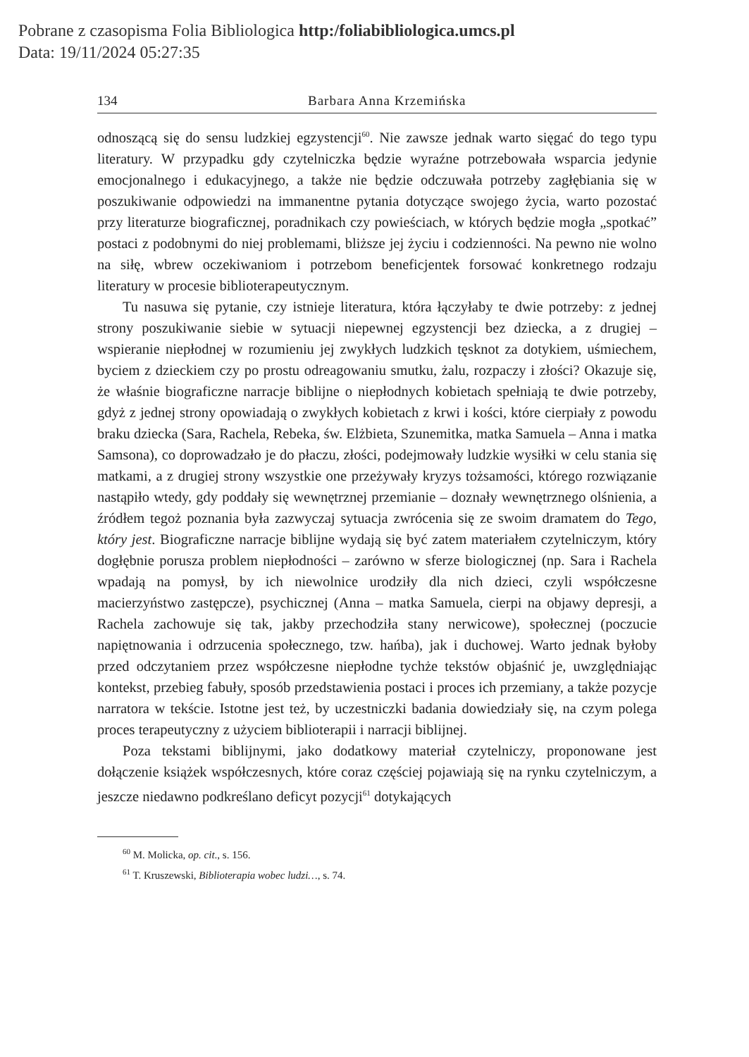Pobrane z czasopisma Folia Bibliologica http:/foliabibliologica.umcs.pl
Data: 19/11/2024 05:27:35
134 Barbara Anna Krzemińska
odnoszącą się do sensu ludzkiej egzystencji<sup>60</sup>. Nie zawsze jednak warto sięgać do tego typu literatury. W przypadku gdy czytelniczka będzie wyraźne potrzebowała wsparcia jedynie emocjonalnego i edukacyjnego, a także nie będzie odczuwała potrzeby zagłębiania się w poszukiwanie odpowiedzi na immanentne pytania dotyczące swojego życia, warto pozostać przy literaturze biograficznej, poradnikach czy powieściach, w których będzie mogła „spotkać” postaci z podobnymi do niej problemami, bliższe jej życiu i codzienności. Na pewno nie wolno na siłę, wbrew oczekiwaniom i potrzebom beneficjentek forsować konkretnego rodzaju literatury w procesie biblioterapeutycznym.
Tu nasuwa się pytanie, czy istnieje literatura, która łączyłaby te dwie potrzeby: z jednej strony poszukiwanie siebie w sytuacji niepewnej egzystencji bez dziecka, a z drugiej – wspieranie niepłodnej w rozumieniu jej zwykłych ludzkich tęsknot za dotykiem, uśmiechem, byciem z dzieckiem czy po prostu odreagowaniu smutku, żalu, rozpaczy i złości? Okazuje się, że właśnie biograficzne narracje biblijne o niepłodnych kobietach spełniają te dwie potrzeby, gdyż z jednej strony opowiadają o zwykłych kobietach z krwi i kości, które cierpiały z powodu braku dziecka (Sara, Rachela, Rebeka, św. Elżbieta, Szunemitka, matka Samuela – Anna i matka Samsona), co doprowadzało je do płaczu, złości, podejmowały ludzkie wysiłki w celu stania się matkami, a z drugiej strony wszystkie one przeżywały kryzys tożsamości, którego rozwiązanie nastąpiło wtedy, gdy poddały się wewnętrznej przemianie – doznały wewnętrznego olśnienia, a źródłem tegoż poznania była zazwyczaj sytuacja zwrócenia się ze swoim dramatem do Tego, który jest. Biograficzne narracje biblijne wydają się być zatem materiałem czytelniczym, który dogłębnie porusza problem niepłodności – zarówno w sferze biologicznej (np. Sara i Rachela wpadają na pomysł, by ich niewolnice urodziły dla nich dzieci, czyli współczesne macierzyństwo zastępcze), psychicznej (Anna – matka Samuela, cierpi na objawy depresji, a Rachela zachowuje się tak, jakby przechodziła stany nerwicowe), społecznej (poczucie napiętnowania i odrzucenia społecznego, tzw. hańba), jak i duchowej. Warto jednak byłoby przed odczytaniem przez współczesne niepłodne tychże tekstów objaśnić je, uwzględniając kontekst, przebieg fabuły, sposób przedstawienia postaci i proces ich przemiany, a także pozycje narratora w tekście. Istotne jest też, by uczestniczki badania dowiedziały się, na czym polega proces terapeutyczny z użyciem biblioterapii i narracji biblijnej.
Poza tekstami biblijnymi, jako dodatkowy materiał czytelniczy, proponowane jest dołączenie książek współczesnych, które coraz częściej pojawiają się na rynku czytelniczym, a jeszcze niedawno podkreślano deficyt pozycji<sup>61</sup> dotykających
<sup>60</sup> M. Molicka, op. cit., s. 156.
<sup>61</sup> T. Kruszewski, Biblioterapia wobec ludzi…, s. 74.